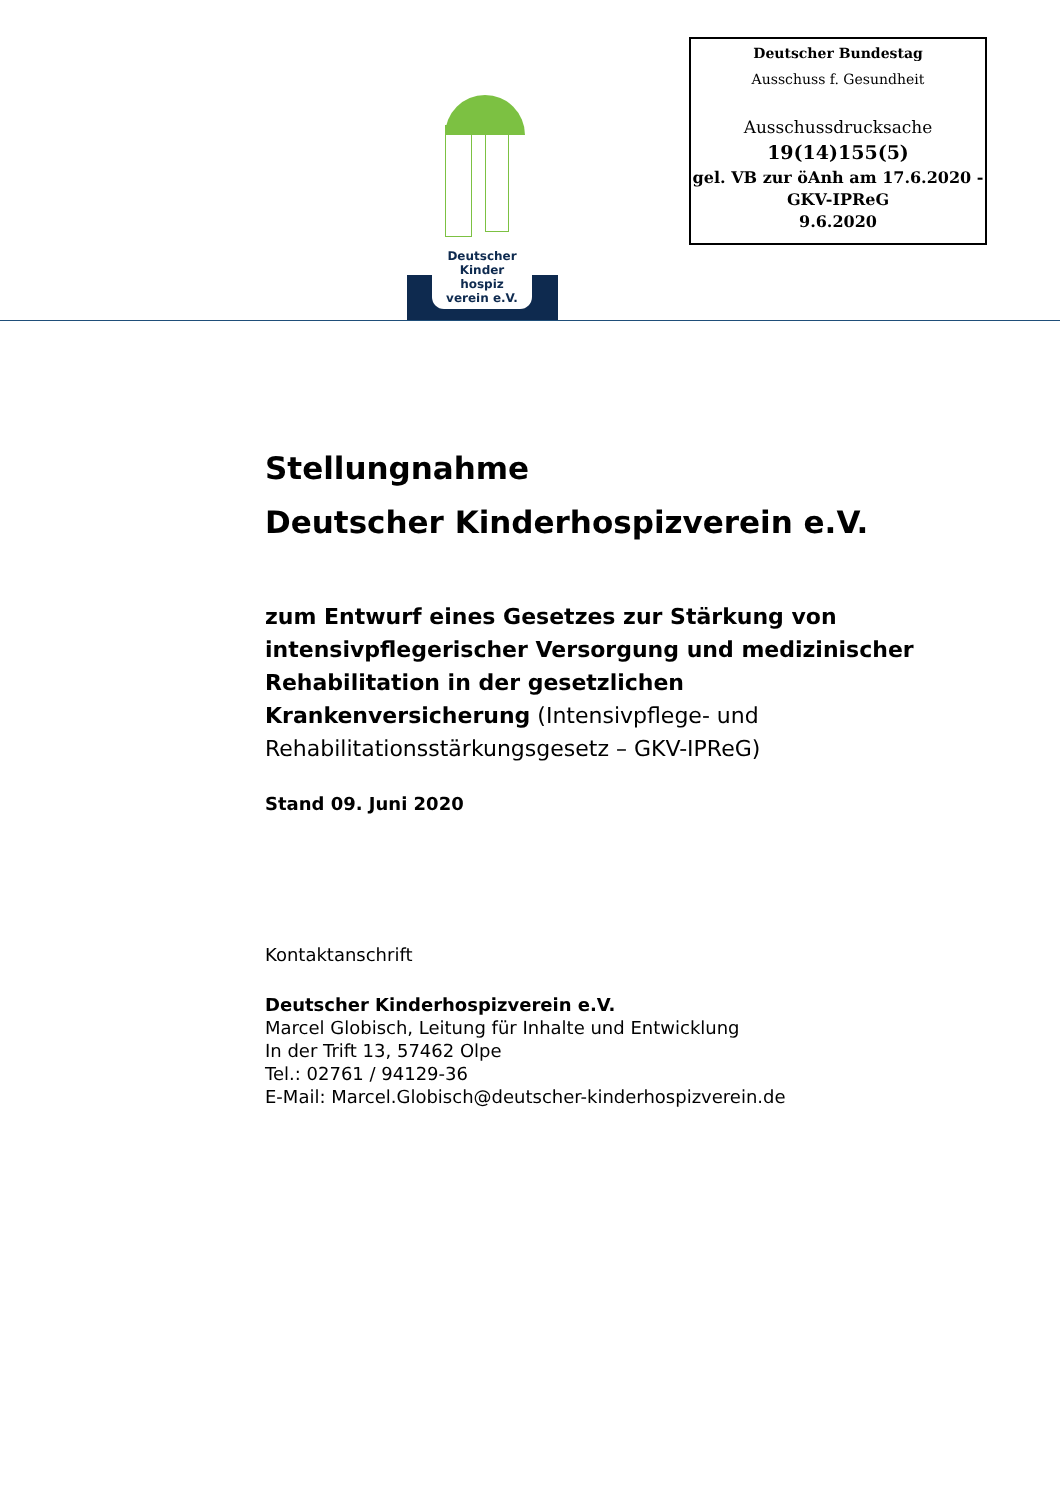Deutscher Bundestag
Ausschuss f. Gesundheit
Ausschussdrucksache
19(14)155(5)
gel. VB zur öAnh am 17.6.2020 -
GKV-IPReG
9.6.2020
Deutscher
Kinder
hospiz
verein e.V.
Stellungnahme
Deutscher Kinderhospizverein e.V.
zum Entwurf eines Gesetzes zur Stärkung von intensivpflegerischer Versorgung und medizinischer Rehabilitation in der gesetzlichen Krankenversicherung (Intensivpflege- und Rehabilitationsstärkungsgesetz – GKV-IPReG)
Stand 09. Juni 2020
Kontaktanschrift
Deutscher Kinderhospizverein e.V.
Marcel Globisch, Leitung für Inhalte und Entwicklung
In der Trift 13, 57462 Olpe
Tel.: 02761 / 94129-36
E-Mail: Marcel.Globisch@deutscher-kinderhospizverein.de